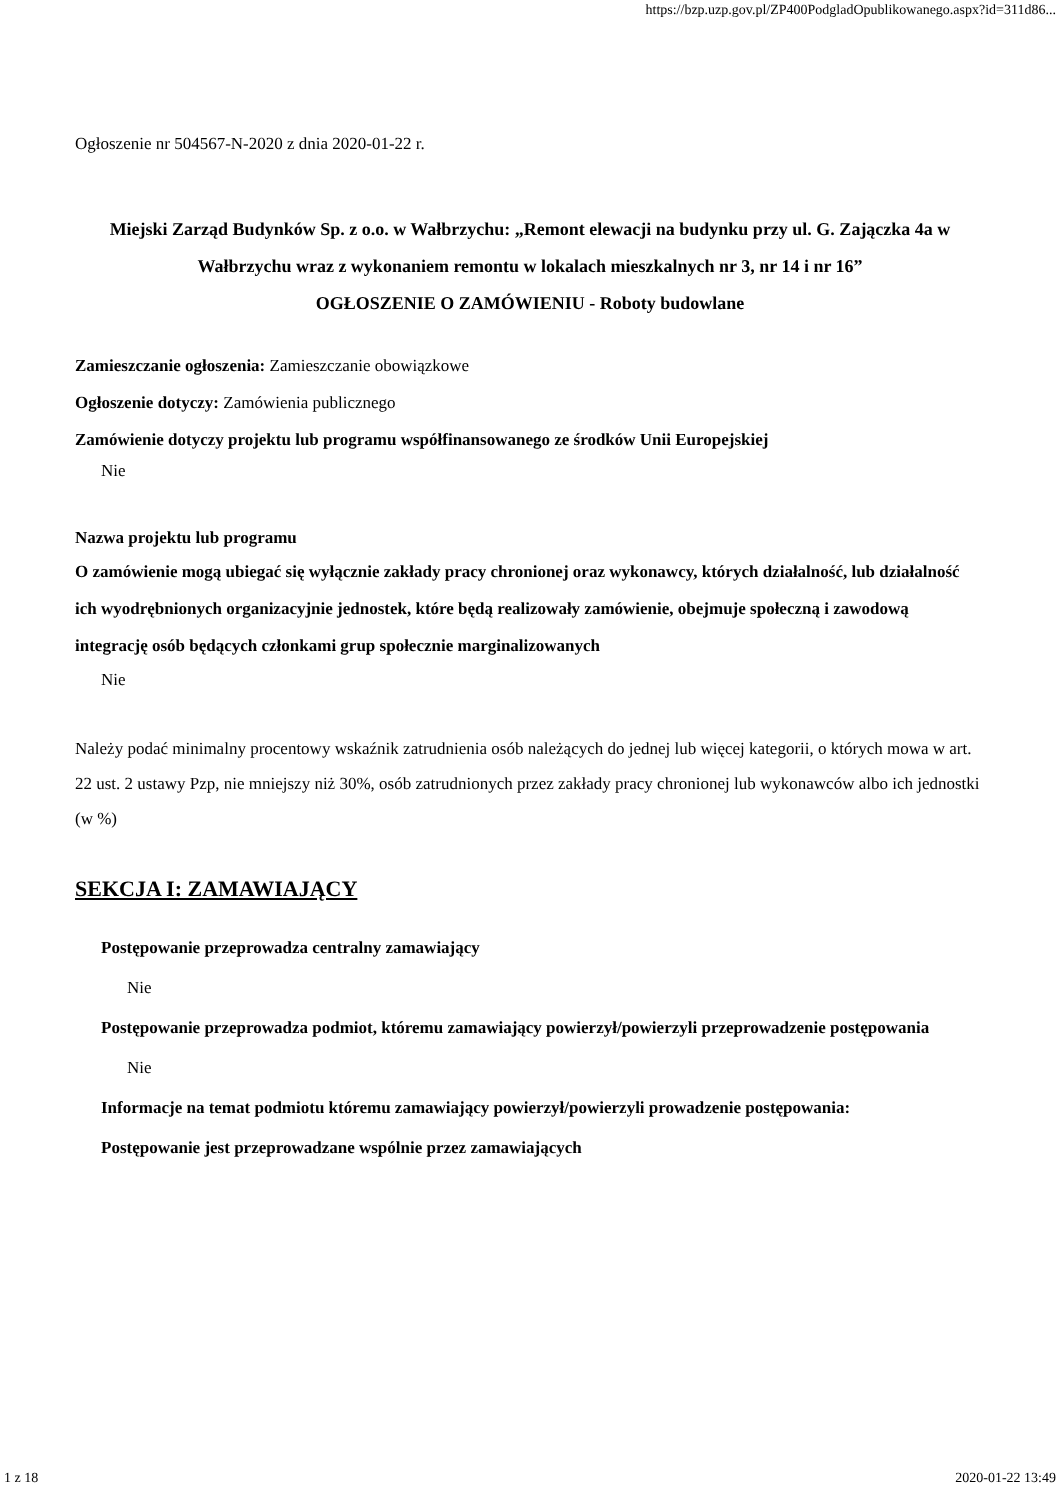https://bzp.uzp.gov.pl/ZP400PodgladOpublikowanego.aspx?id=311d86...
Ogłoszenie nr 504567-N-2020 z dnia 2020-01-22 r.
Miejski Zarząd Budynków Sp. z o.o. w Wałbrzychu: „Remont elewacji na budynku przy ul. G. Zajączka 4a w Wałbrzychu wraz z wykonaniem remontu w lokalach mieszkalnych nr 3, nr 14 i nr 16”
OGŁOSZENIE O ZAMÓWIENIU - Roboty budowlane
Zamieszczanie ogłoszenia: Zamieszczanie obowiązkowe
Ogłoszenie dotyczy: Zamówienia publicznego
Zamówienie dotyczy projektu lub programu współfinansowanego ze środków Unii Europejskiej
Nie
Nazwa projektu lub programu
O zamówienie mogą ubiegać się wyłącznie zakłady pracy chronionej oraz wykonawcy, których działalność, lub działalność ich wyodrębnionych organizacyjnie jednostek, które będą realizowały zamówienie, obejmuje społeczną i zawodową integrację osób będących członkami grup społecznie marginalizowanych
Nie
Należy podać minimalny procentowy wskaźnik zatrudnienia osób należących do jednej lub więcej kategorii, o których mowa w art. 22 ust. 2 ustawy Pzp, nie mniejszy niż 30%, osób zatrudnionych przez zakłady pracy chronionej lub wykonawców albo ich jednostki (w %)
SEKCJA I: ZAMAWIAJĄCY
Postępowanie przeprowadza centralny zamawiający
Nie
Postępowanie przeprowadza podmiot, któremu zamawiający powierzył/powierzyli przeprowadzenie postępowania
Nie
Informacje na temat podmiotu któremu zamawiający powierzył/powierzyli prowadzenie postępowania:
Postępowanie jest przeprowadzane wspólnie przez zamawiających
1 z 18 2020-01-22 13:49